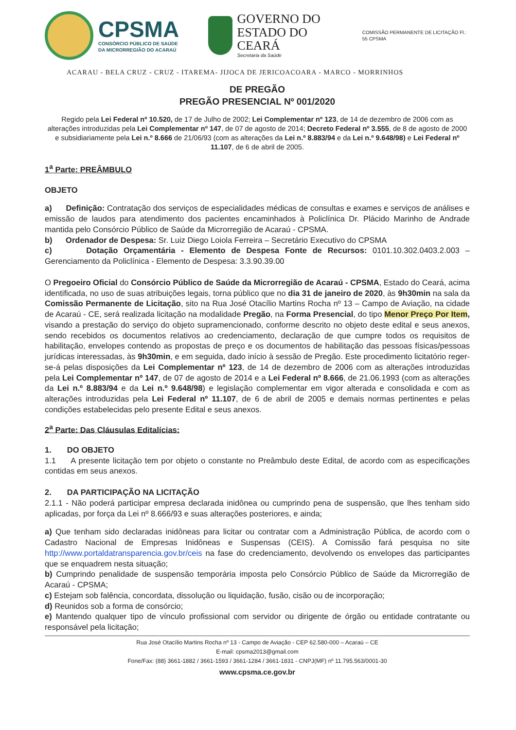CPSMA
CONSÓRCIO PÚBLICO DE SAÚDE
DA MICRORREGIÃO DO ACARAÚ
GOVERNO DO
ESTADO DO CEARÁ
Secretaria da Saúde
COMISSÃO PERMANENTE DE LICITAÇÃO Fl.: 55 CPSMA
ACARAU - BELA CRUZ - CRUZ - ITAREMA- JIJOCA DE JERICOACOARA - MARCO - MORRINHOS
DE PREGÃO
PREGÃO PRESENCIAL Nº 001/2020
Regido pela Lei Federal nº 10.520, de 17 de Julho de 2002; Lei Complementar nº 123, de 14 de dezembro de 2006 com as alterações introduzidas pela Lei Complementar nº 147, de 07 de agosto de 2014; Decreto Federal nº 3.555, de 8 de agosto de 2000 e subsidiariamente pela Lei n.º 8.666 de 21/06/93 (com as alterações da Lei n.º 8.883/94 e da Lei n.º 9.648/98) e Lei Federal nº 11.107, de 6 de abril de 2005.
1<sup>a</sup> Parte: PREÂMBULO
OBJETO
a) Definição: Contratação dos serviços de especialidades médicas de consultas e exames e serviços de análises e emissão de laudos para atendimento dos pacientes encaminhados à Policlínica Dr. Plácido Marinho de Andrade mantida pelo Consórcio Público de Saúde da Microrregião de Acaraú - CPSMA.
b) Ordenador de Despesa: Sr. Luiz Diego Loiola Ferreira – Secretário Executivo do CPSMA
c) Dotação Orçamentária - Elemento de Despesa Fonte de Recursos: 0101.10.302.0403.2.003 – Gerenciamento da Policlínica - Elemento de Despesa: 3.3.90.39.00
O Pregoeiro Oficial do Consórcio Público de Saúde da Microrregião de Acaraú - CPSMA, Estado do Ceará, acima identificada, no uso de suas atribuições legais, torna público que no dia 31 de janeiro de 2020, às 9h30min na sala da Comissão Permanente de Licitação, sito na Rua José Otacílio Martins Rocha nº 13 – Campo de Aviação, na cidade de Acaraú - CE, será realizada licitação na modalidade Pregão, na Forma Presencial, do tipo Menor Preço Por Item, visando a prestação do serviço do objeto supramencionado, conforme descrito no objeto deste edital e seus anexos, sendo recebidos os documentos relativos ao credenciamento, declaração de que cumpre todos os requisitos de habilitação, envelopes contendo as propostas de preço e os documentos de habilitação das pessoas físicas/pessoas jurídicas interessadas, às 9h30min, e em seguida, dado início à sessão de Pregão. Este procedimento licitatório reger-se-á pelas disposições da Lei Complementar nº 123, de 14 de dezembro de 2006 com as alterações introduzidas pela Lei Complementar nº 147, de 07 de agosto de 2014 e a Lei Federal nº 8.666, de 21.06.1993 (com as alterações da Lei n.º 8.883/94 e da Lei n.º 9.648/98) e legislação complementar em vigor alterada e consolidada e com as alterações introduzidas pela Lei Federal nº 11.107, de 6 de abril de 2005 e demais normas pertinentes e pelas condições estabelecidas pelo presente Edital e seus anexos.
2<sup>a</sup> Parte: Das Cláusulas Editalícias:
1. DO OBJETO
1.1 A presente licitação tem por objeto o constante no Preâmbulo deste Edital, de acordo com as especificações contidas em seus anexos.
2. DA PARTICIPAÇÃO NA LICITAÇÃO
2.1.1 - Não poderá participar empresa declarada inidônea ou cumprindo pena de suspensão, que lhes tenham sido aplicadas, por força da Lei nº 8.666/93 e suas alterações posteriores, e ainda;
a) Que tenham sido declaradas inidôneas para licitar ou contratar com a Administração Pública, de acordo com o Cadastro Nacional de Empresas Inidôneas e Suspensas (CEIS). A Comissão fará pesquisa no site http://www.portaldatransparencia.gov.br/ceis na fase do credenciamento, devolvendo os envelopes das participantes que se enquadrem nesta situação;
b) Cumprindo penalidade de suspensão temporária imposta pelo Consórcio Público de Saúde da Microrregião de Acaraú - CPSMA;
c) Estejam sob falência, concordata, dissolução ou liquidação, fusão, cisão ou de incorporação;
d) Reunidos sob a forma de consórcio;
e) Mantendo qualquer tipo de vínculo profissional com servidor ou dirigente de órgão ou entidade contratante ou responsável pela licitação;
Rua José Otacílio Martins Rocha nº 13 - Campo de Aviação - CEP 62.580-000 – Acaraú – CE
E-mail: cpsma2013@gmail.com
Fone/Fax: (88) 3661-1882 / 3661-1593 / 3661-1284 / 3661-1831 - CNPJ(MF) nº 11.795.563/0001-30
www.cpsma.ce.gov.br